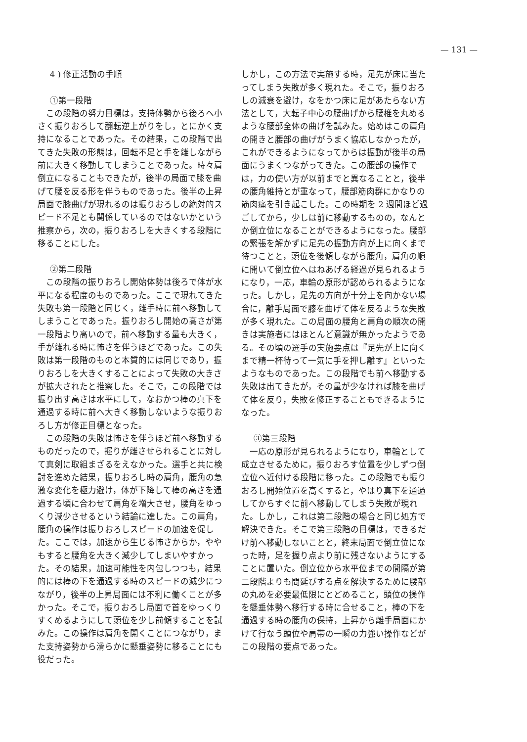— 131 —
4 ) 修正活動の手順
①第一段階
この段階の努力目標は，支持体勢から後ろへ小さく振りおろして翻転逆上がりをし，とにかく支持になることであった。その結果，この段階で出てきた失敗の形態は，回転不足と手を離しながら前に大きく移動してしまうことであった。時々肩倒立になることもできたが，後半の局面で膝を曲げて腰を反る形を伴うものであった。後半の上昇局面で膝曲げが現れるのは振りおろしの絶対的スピード不足とも関係しているのではないかという推察から，次の，振りおろしを大きくする段階に移ることにした。
②第二段階
この段階の振りおろし開始体勢は後ろで体が水平になる程度のものであった。ここで現れてきた失敗も第一段階と同じく，離手時に前へ移動してしまうことであった。振りおろし開始の高さが第一段階より高いので，前へ移動する量も大きく，手が離れる時に怖さを伴うほどであった。この失敗は第一段階のものと本質的には同じであり，振りおろしを大きくすることによって失敗の大きさが拡大されたと推察した。そこで，この段階では振り出す高さは水平にして，なおかつ棒の真下を通過する時に前へ大きく移動しないような振りおろし方が修正目標となった。
この段階の失敗は怖さを伴うほど前へ移動するものだったので，握りが離させられることに対して真剣に取組まざるをえなかった。選手と共に検討を進めた結果，振りおろし時の肩角，腰角の急激な変化を極力避け，体が下降して棒の高さを通過する頃に合わせて肩角を増大させ，腰角をゆっくり減少させるという結論に達した。この肩角，腰角の操作は振りおろしスピードの加速を促した。ここでは，加速から生じる怖さからか，ややもすると腰角を大きく減少してしまいやすかった。その結果，加速可能性を内包しつつも，結果的には棒の下を通過する時のスピードの減少につながり，後半の上昇局面には不利に働くことが多かった。そこで，振りおろし局面で首をゆっくりすくめるようにして頭位を少し前傾することを試みた。この操作は肩角を開くことにつながり，また支持姿勢から滑らかに懸垂姿勢に移ることにも役だった。
しかし，この方法で実施する時，足先が床に当たってしまう失敗が多く現れた。そこで，振りおろしの減衰を避け，なをかつ床に足があたらない方法として，大転子中心の腰曲げから腰椎を丸めるような腰部全体の曲げを試みた。始めはこの肩角の開きと腰部の曲げがうまく協応しなかったが，これができるようになってからは振動が後半の局面にうまくつながってきた。この腰部の操作では，力の使い方が以前までと異なることと，後半の腰角維持とが重なって，腰部筋肉群にかなりの筋肉痛を引き起こした。この時期を 2 週間ほど過ごしてから，少しは前に移動するものの，なんとか倒立位になることができるようになった。腰部の緊張を解かずに足先の振動方向が上に向くまで待つことと，頭位を後傾しながら腰角，肩角の順に開いて倒立位へはねあげる経過が見られるようになり，一応，車輪の原形が認められるようになった。しかし，足先の方向が十分上を向かない場合に，離手局面で膝を曲げて体を反るような失敗が多く現れた。この局面の腰角と肩角の順次の開きは実施者にはほとんど意識が無かったようである。その頃の選手の実施要点は『足先が上に向くまで精一杯待って一気に手を押し離す』といったようなものであった。この段階でも前へ移動する失敗は出てきたが，その量が少なければ膝を曲げて体を反り，失敗を修正することもできるようになった。
③第三段階
一応の原形が見られるようになり，車輪として成立させるために，振りおろす位置を少しずつ倒立位へ近付ける段階に移った。この段階でも振りおろし開始位置を高くすると，やはり真下を通過してからすぐに前へ移動してしまう失敗が現れた。しかし，これは第二段階の場合と同じ処方で解決できた。そこで第三段階の目標は，できるだけ前へ移動しないことと，終末局面で倒立位になった時，足を握り点より前に残さないようにすることに置いた。倒立位から水平位までの間隔が第二段階よりも間延びする点を解決するために腰部の丸めを必要最低限にとどめること，頭位の操作を懸垂体勢へ移行する時に合せること，棒の下を通過する時の腰角の保持，上昇から離手局面にかけて行なう頭位や肩帯の一瞬の力強い操作などがこの段階の要点であった。